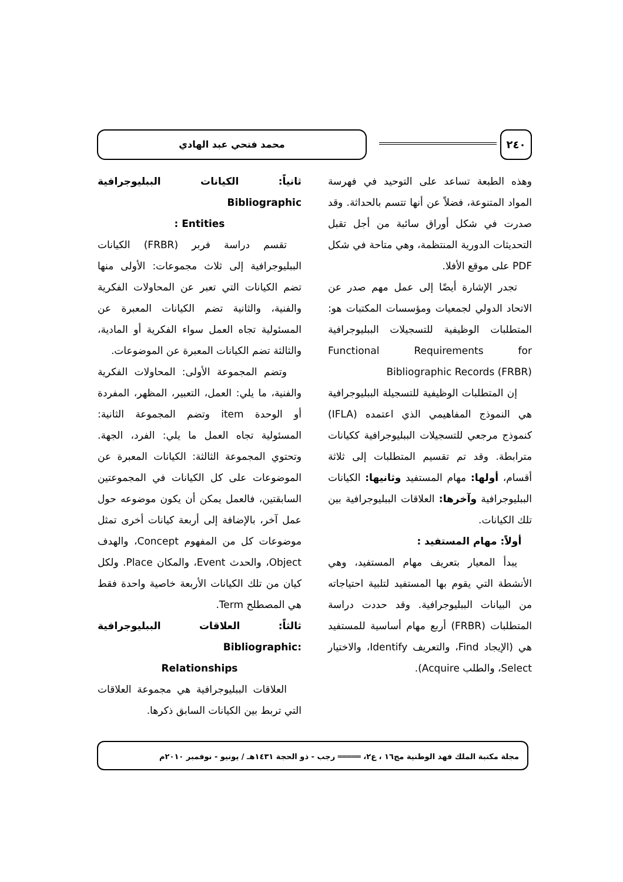٢٤٠ محمد فتحي عبد الهادي
وهذه الطبعة تساعد على التوحيد في فهرسة المواد المتنوعة، فضلاً عن أنها تتسم بالحداثة. وقد صدرت في شكل أوراق سائبة من أجل تقبل التحديثات الدورية المنتظمة، وهي متاحة في شكل PDF على موقع الأفلا.
تجدر الإشارة أيضًا إلى عمل مهم صدر عن الاتحاد الدولي لجمعيات ومؤسسات المكتبات هو: المتطلبات الوظيفية للتسجيلات الببليوجرافية Functional Requirements for Bibliographic Records (FRBR)
إن المتطلبات الوظيفية للتسجيلة الببليوجرافية هي النموذج المفاهيمي الذي اعتمده (IFLA) كنموذج مرجعي للتسجيلات الببليوجرافية ككيانات مترابطة. وقد تم تقسيم المتطلبات إلى ثلاثة أقسام، أولها: مهام المستفيد وثانيها: الكيانات الببليوجرافية وآخرها: العلاقات الببليوجرافية بين تلك الكيانات.
أولاً: مهام المستفيد :
يبدأ المعيار بتعريف مهام المستفيد، وهي الأنشطة التي يقوم بها المستفيد لتلبية احتياجاته من البيانات الببليوجرافية. وقد حددت دراسة المتطلبات (FRBR) أربع مهام أساسية للمستفيد هي (الإيجاد Find، والتعريف Identify، والاختيار Select، والطلب Acquire).
ثانياً: الكيانات الببليوجرافية Bibliographic
Entities :
تقسم دراسة فربر (FRBR) الكيانات الببليوجرافية إلى ثلاث مجموعات: الأولى منها تضم الكيانات التي تعبر عن المحاولات الفكرية والفنية، والثانية تضم الكيانات المعبرة عن المسئولية تجاه العمل سواء الفكرية أو المادية، والثالثة تضم الكيانات المعبرة عن الموضوعات.
وتضم المجموعة الأولى: المحاولات الفكرية والفنية، ما يلي: العمل، التعبير، المظهر، المفردة أو الوحدة item وتضم المجموعة الثانية: المسئولية تجاه العمل ما يلي: الفرد، الجهة. وتحتوي المجموعة الثالثة: الكيانات المعبرة عن الموضوعات على كل الكيانات في المجموعتين السابقتين، فالعمل يمكن أن يكون موضوعه حول عمل آخر، بالإضافة إلى أربعة كيانات أخرى تمثل موضوعات كل من المفهوم Concept، والهدف Object، والحدث Event، والمكان Place. ولكل كيان من تلك الكيانات الأربعة خاصية واحدة فقط هي المصطلح Term.
ثالثاً: العلاقات الببليوجرافية :Bibliographic
Relationships
العلاقات الببليوجرافية هي مجموعة العلاقات التي تربط بين الكيانات السابق ذكرها.
مجلة مكتبة الملك فهد الوطنية مج١٦ ، ع٢، ═════ رجب - ذو الحجة ١٤٣١هـ / يونيو - نوفمبر ٢٠١٠م